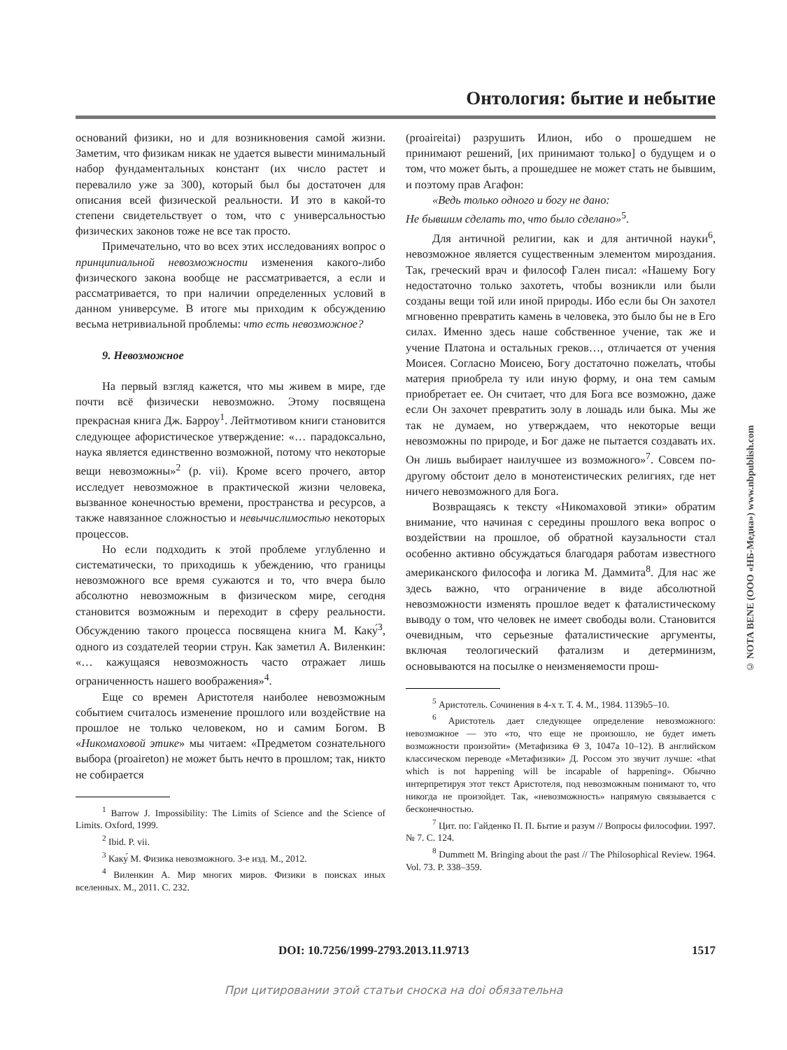Онтология: бытие и небытие
оснований физики, но и для возникновения самой жизни. Заметим, что физикам никак не удается вывести минимальный набор фундаментальных констант (их число растет и перевалило уже за 300), который был бы достаточен для описания всей физической реальности. И это в какой-то степени свидетельствует о том, что с универсальностью физических законов тоже не все так просто.
Примечательно, что во всех этих исследованиях вопрос о принципиальной невозможности изменения какого-либо физического закона вообще не рассматривается, а если и рассматривается, то при наличии определенных условий в данном универсуме. В итоге мы приходим к обсуждению весьма нетривиальной проблемы: что есть невозможное?
9. Невозможное
На первый взгляд кажется, что мы живем в мире, где почти всё физически невозможно. Этому посвящена прекрасная книга Дж. Барроу<sup>1</sup>. Лейтмотивом книги становится следующее афористическое утверждение: «… парадоксально, наука является единственно возможной, потому что некоторые вещи невозможны»<sup>2</sup> (p. vii). Кроме всего прочего, автор исследует невозможное в практической жизни человека, вызванное конечностью времени, пространства и ресурсов, а также навязанное сложностью и невычислимостью некоторых процессов.
Но если подходить к этой проблеме углубленно и систематически, то приходишь к убеждению, что границы невозможного все время сужаются и то, что вчера было абсолютно невозможным в физическом мире, сегодня становится возможным и переходит в сферу реальности. Обсуждению такого процесса посвящена книга М. Каку́<sup>3</sup>, одного из создателей теории струн. Как заметил А. Виленкин: «… кажущаяся невозможность часто отражает лишь ограниченность нашего воображения»<sup>4</sup>.
Еще со времен Аристотеля наиболее невозможным событием считалось изменение прошлого или воздействие на прошлое не только человеком, но и самим Богом. В «Никомаховой этике» мы читаем: «Предметом сознательного выбора (proaireton) не может быть нечто в прошлом; так, никто не собирается
<sup>1</sup> Barrow J. Impossibility: The Limits of Science and the Science of Limits. Oxford, 1999.
<sup>2</sup> Ibid. P. vii.
<sup>3</sup> Каку́ М. Физика невозможного. 3-е изд. М., 2012.
<sup>4</sup> Виленкин А. Мир многих миров. Физики в поисках иных вселенных. М., 2011. С. 232.
(proaireitai) разрушить Илион, ибо о прошедшем не принимают решений, [их принимают только] о будущем и о том, что может быть, а прошедшее не может стать не бывшим, и поэтому прав Агафон:
«Ведь только одного и богу не дано:
Не бывшим сделать то, что было сделано»<sup>5</sup>.
Для античной религии, как и для античной науки<sup>6</sup>, невозможное является существенным элементом мироздания. Так, греческий врач и философ Гален писал: «Нашему Богу недостаточно только захотеть, чтобы возникли или были созданы вещи той или иной природы. Ибо если бы Он захотел мгновенно превратить камень в человека, это было бы не в Его силах. Именно здесь наше собственное учение, так же и учение Платона и остальных греков…, отличается от учения Моисея. Согласно Моисею, Богу достаточно пожелать, чтобы материя приобрела ту или иную форму, и она тем самым приобретает ее. Он считает, что для Бога все возможно, даже если Он захочет превратить золу в лошадь или быка. Мы же так не думаем, но утверждаем, что некоторые вещи невозможны по природе, и Бог даже не пытается создавать их. Он лишь выбирает наилучшее из возможного»<sup>7</sup>. Совсем по-другому обстоит дело в монотеистических религиях, где нет ничего невозможного для Бога.
Возвращаясь к тексту «Никомаховой этики» обратим внимание, что начиная с середины прошлого века вопрос о воздействии на прошлое, об обратной каузальности стал особенно активно обсуждаться благодаря работам известного американского философа и логика М. Даммита<sup>8</sup>. Для нас же здесь важно, что ограничение в виде абсолютной невозможности изменять прошлое ведет к фаталистическому выводу о том, что человек не имеет свободы воли. Становится очевидным, что серьезные фаталистические аргументы, включая теологический фатализм и детерминизм, основываются на посылке о неизменяемости прош-
<sup>5</sup> Аристотель. Сочинения в 4-х т. Т. 4. М., 1984. 1139b5–10.
<sup>6</sup> Аристотель дает следующее определение невозможного: невозможное — это «то, что еще не произошло, не будет иметь возможности произойти» (Метафизика Θ 3, 1047a 10–12). В английском классическом переводе «Метафизики» Д. Россом это звучит лучше: «that which is not happening will be incapable of happening». Обычно интерпретируя этот текст Аристотеля, под невозможным понимают то, что никогда не произойдет. Так, «невозможность» напрямую связывается с бесконечностью.
<sup>7</sup> Цит. по: Гайденко П. П. Бытие и разум // Вопросы философии. 1997. № 7. С. 124.
<sup>8</sup> Dummett M. Bringing about the past // The Philosophical Review. 1964. Vol. 73. P. 338–359.
© NOTA BENE (ООО «НБ-Медиа») www.nbpublish.com
DOI: 10.7256/1999-2793.2013.11.9713 1517
При цитировании этой статьи сноска на doi обязательна